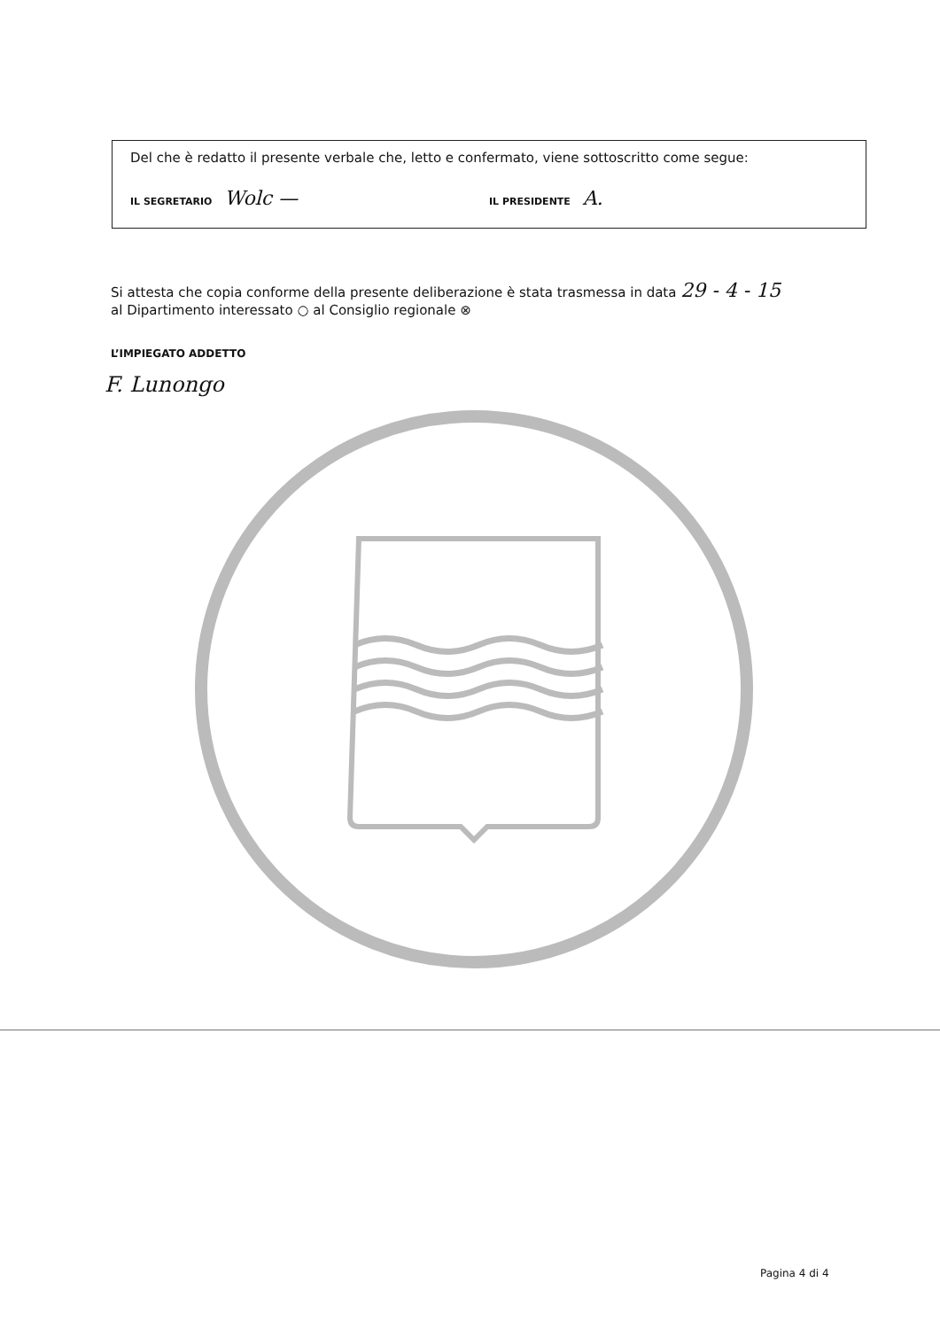Del che è redatto il presente verbale che, letto e confermato, viene sottoscritto come segue:
IL SEGRETARIO Wolc — IL PRESIDENTE A.
Si attesta che copia conforme della presente deliberazione è stata trasmessa in data 29 - 4 - 15
al Dipartimento interessato ○ al Consiglio regionale ⊗
L’IMPIEGATO ADDETTO
F. Lunongo
Pagina 4 di 4